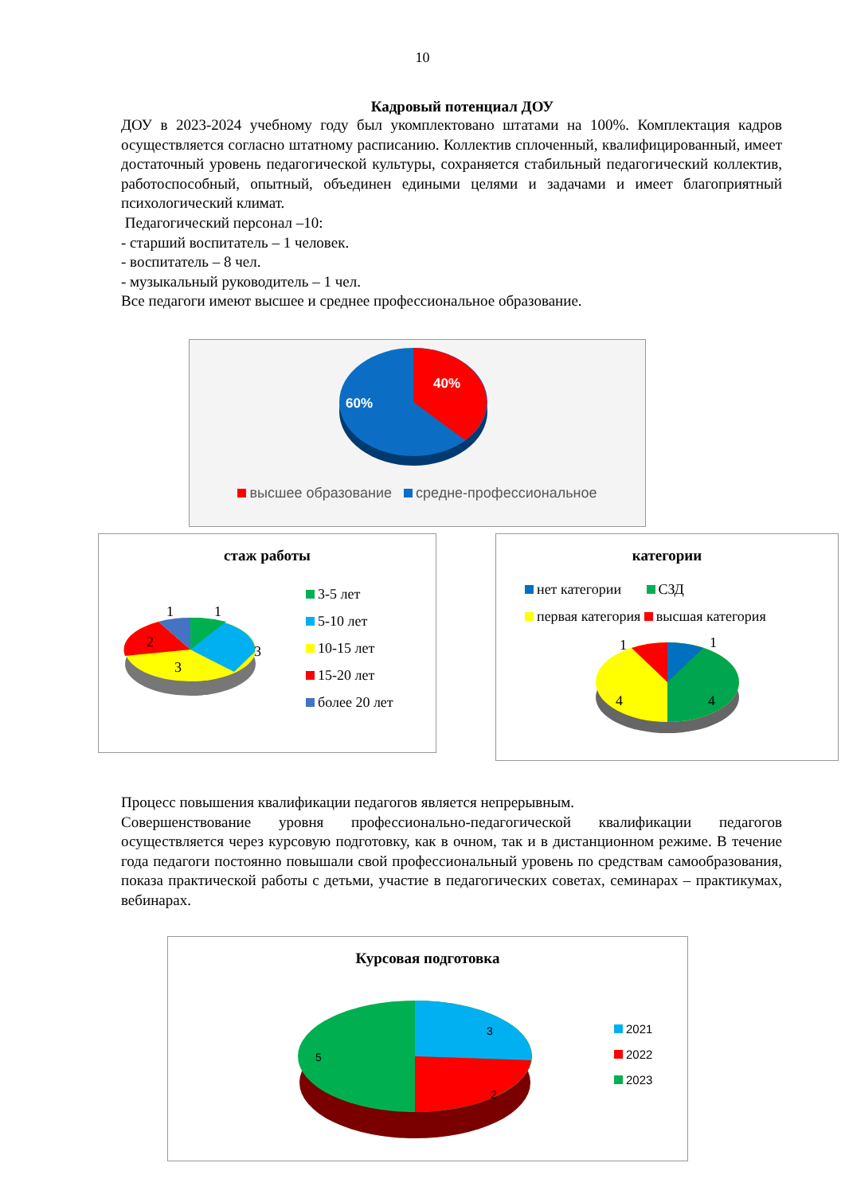10
Кадровый потенциал ДОУ
ДОУ в 2023-2024 учебному году был укомплектовано штатами на 100%. Комплектация кадров осуществляется согласно штатному расписанию. Коллектив сплоченный, квалифицированный, имеет достаточный уровень педагогической культуры, сохраняется стабильный педагогический коллектив, работоспособный, опытный, объединен едиными целями и задачами и имеет благоприятный психологический климат.
Педагогический персонал –10:
- старший воспитатель – 1 человек.
- воспитатель – 8 чел.
- музыкальный руководитель – 1 чел.
Все педагоги имеют высшее и среднее профессиональное образование.
40%
60%
высшее образование средне-профессиональное
стаж работы
1
1
2
3
3
3-5 лет
5-10 лет
10-15 лет
15-20 лет
более 20 лет
категории
нет категории СЗД
первая категория высшая категория
1
1
4
4
Процесс повышения квалификации педагогов является непрерывным.
Совершенствование уровня профессионально-педагогической квалификации педагогов осуществляется через курсовую подготовку, как в очном, так и в дистанционном режиме. В течение года педагоги постоянно повышали свой профессиональный уровень по средствам самообразования, показа практической работы с детьми, участие в педагогических советах, семинарах – практикумах, вебинарах.
Курсовая подготовка
3
2
5
2021
2022
2023